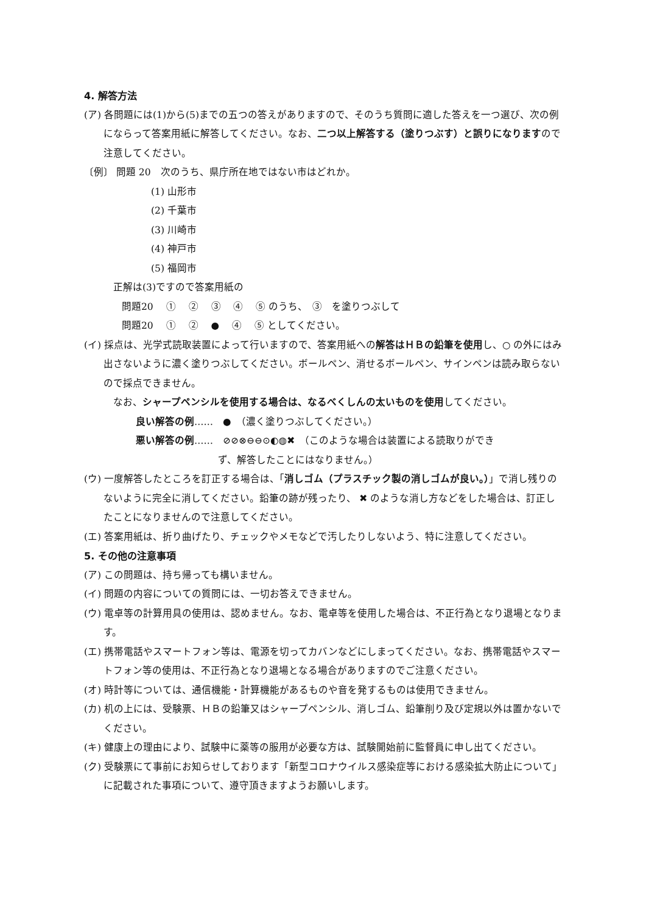4. 解答方法
(ア) 各問題には(1)から(5)までの五つの答えがありますので、そのうち質問に適した答えを一つ選び、次の例にならって答案用紙に解答してください。なお、二つ以上解答する（塗りつぶす）と誤りになりますので注意してください。
〔例〕 問題 20　次のうち、県庁所在地ではない市はどれか。
(1) 山形市
(2) 千葉市
(3) 川崎市
(4) 神戸市
(5) 福岡市
正解は(3)ですので答案用紙の
問題20　 ①　 ②　 ③　 ④　 ⑤ のうち、　③　を塗りつぶして
問題20　 ①　 ②　 ●　 ④　 ⑤ としてください。
(イ) 採点は、光学式読取装置によって行いますので、答案用紙への解答はＨＢの鉛筆を使用し、○ の外にはみ出さないように濃く塗りつぶしてください。ボールペン、消せるボールペン、サインペンは読み取らないので採点できません。
なお、シャープペンシルを使用する場合は、なるべくしんの太いものを使用してください。
良い解答の例……　●　（濃く塗りつぶしてください。）
悪い解答の例……　⊘⊘⊗⊖⊖⊙◐◍✖　（このような場合は装置による読取りができ
ず、解答したことにはなりません。）
(ウ) 一度解答したところを訂正する場合は、「消しゴム（プラスチック製の消しゴムが良い。）」で消し残りのないように完全に消してください。鉛筆の跡が残ったり、 ✖ のような消し方などをした場合は、訂正したことになりませんので注意してください。
(エ) 答案用紙は、折り曲げたり、チェックやメモなどで汚したりしないよう、特に注意してください。
5. その他の注意事項
(ア) この問題は、持ち帰っても構いません。
(イ) 問題の内容についての質問には、一切お答えできません。
(ウ) 電卓等の計算用具の使用は、認めません。なお、電卓等を使用した場合は、不正行為となり退場となります。
(エ) 携帯電話やスマートフォン等は、電源を切ってカバンなどにしまってください。なお、携帯電話やスマートフォン等の使用は、不正行為となり退場となる場合がありますのでご注意ください。
(オ) 時計等については、通信機能・計算機能があるものや音を発するものは使用できません。
(カ) 机の上には、受験票、ＨＢの鉛筆又はシャープペンシル、消しゴム、鉛筆削り及び定規以外は置かないでください。
(キ) 健康上の理由により、試験中に薬等の服用が必要な方は、試験開始前に監督員に申し出てください。
(ク) 受験票にて事前にお知らせしております「新型コロナウイルス感染症等における感染拡大防止について」に記載された事項について、遵守頂きますようお願いします。